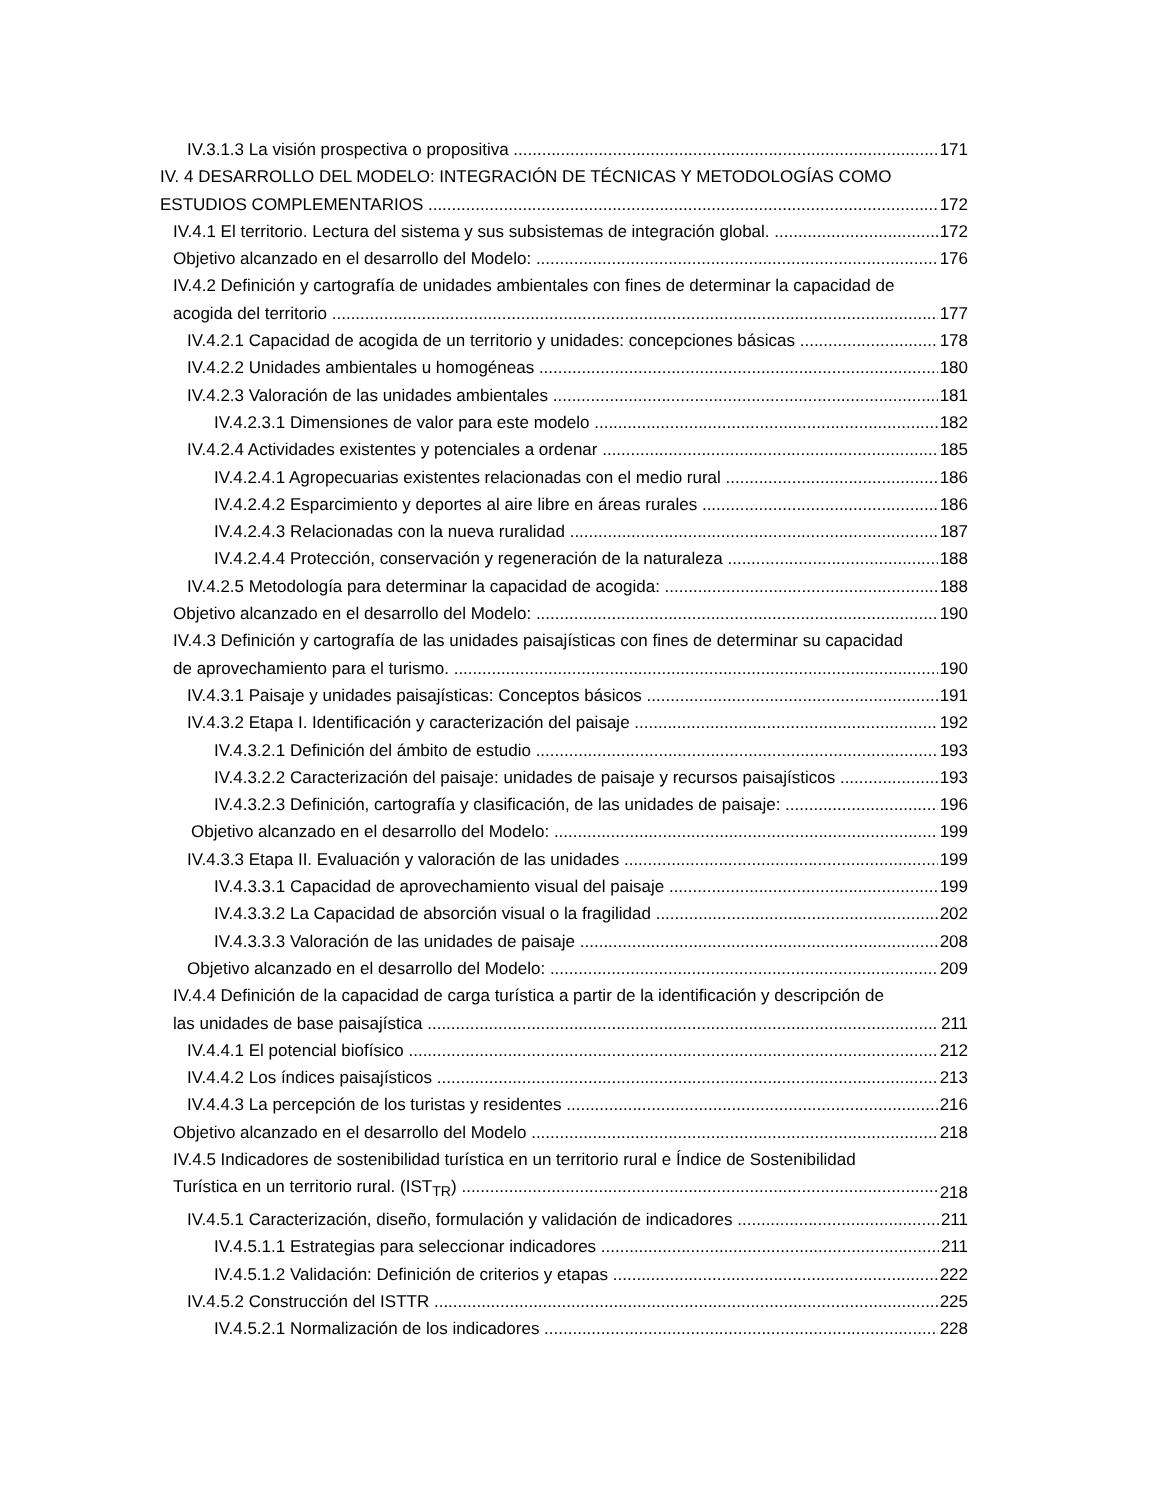IV.3.1.3 La visión prospectiva o propositiva 171
IV. 4 DESARROLLO DEL MODELO: INTEGRACIÓN DE TÉCNICAS Y METODOLOGÍAS COMO
ESTUDIOS COMPLEMENTARIOS 172
IV.4.1 El territorio. Lectura del sistema y sus subsistemas de integración global. 172
Objetivo alcanzado en el desarrollo del Modelo: 176
IV.4.2 Definición y cartografía de unidades ambientales con fines de determinar la capacidad de
acogida del territorio 177
IV.4.2.1 Capacidad de acogida de un territorio y unidades: concepciones básicas 178
IV.4.2.2 Unidades ambientales u homogéneas 180
IV.4.2.3 Valoración de las unidades ambientales 181
IV.4.2.3.1 Dimensiones de valor para este modelo 182
IV.4.2.4 Actividades existentes y potenciales a ordenar 185
IV.4.2.4.1 Agropecuarias existentes relacionadas con el medio rural 186
IV.4.2.4.2 Esparcimiento y deportes al aire libre en áreas rurales 186
IV.4.2.4.3 Relacionadas con la nueva ruralidad 187
IV.4.2.4.4 Protección, conservación y regeneración de la naturaleza 188
IV.4.2.5 Metodología para determinar la capacidad de acogida: 188
Objetivo alcanzado en el desarrollo del Modelo: 190
IV.4.3 Definición y cartografía de las unidades paisajísticas con fines de determinar su capacidad
de aprovechamiento para el turismo. 190
IV.4.3.1 Paisaje y unidades paisajísticas: Conceptos básicos 191
IV.4.3.2 Etapa I. Identificación y caracterización del paisaje 192
IV.4.3.2.1 Definición del ámbito de estudio 193
IV.4.3.2.2 Caracterización del paisaje: unidades de paisaje y recursos paisajísticos 193
IV.4.3.2.3 Definición, cartografía y clasificación, de las unidades de paisaje: 196
Objetivo alcanzado en el desarrollo del Modelo: 199
IV.4.3.3 Etapa II. Evaluación y valoración de las unidades 199
IV.4.3.3.1 Capacidad de aprovechamiento visual del paisaje 199
IV.4.3.3.2 La Capacidad de absorción visual o la fragilidad 202
IV.4.3.3.3 Valoración de las unidades de paisaje 208
Objetivo alcanzado en el desarrollo del Modelo: 209
IV.4.4 Definición de la capacidad de carga turística a partir de la identificación y descripción de
las unidades de base paisajística 211
IV.4.4.1 El potencial biofísico 212
IV.4.4.2 Los índices paisajísticos 213
IV.4.4.3 La percepción de los turistas y residentes 216
Objetivo alcanzado en el desarrollo del Modelo 218
IV.4.5 Indicadores de sostenibilidad turística en un territorio rural e Índice de Sostenibilidad
Turística en un territorio rural. (IST<sub>TR</sub>) 218
IV.4.5.1 Caracterización, diseño, formulación y validación de indicadores 211
IV.4.5.1.1 Estrategias para seleccionar indicadores 211
IV.4.5.1.2 Validación: Definición de criterios y etapas 222
IV.4.5.2 Construcción del ISTTR 225
IV.4.5.2.1 Normalización de los indicadores 228